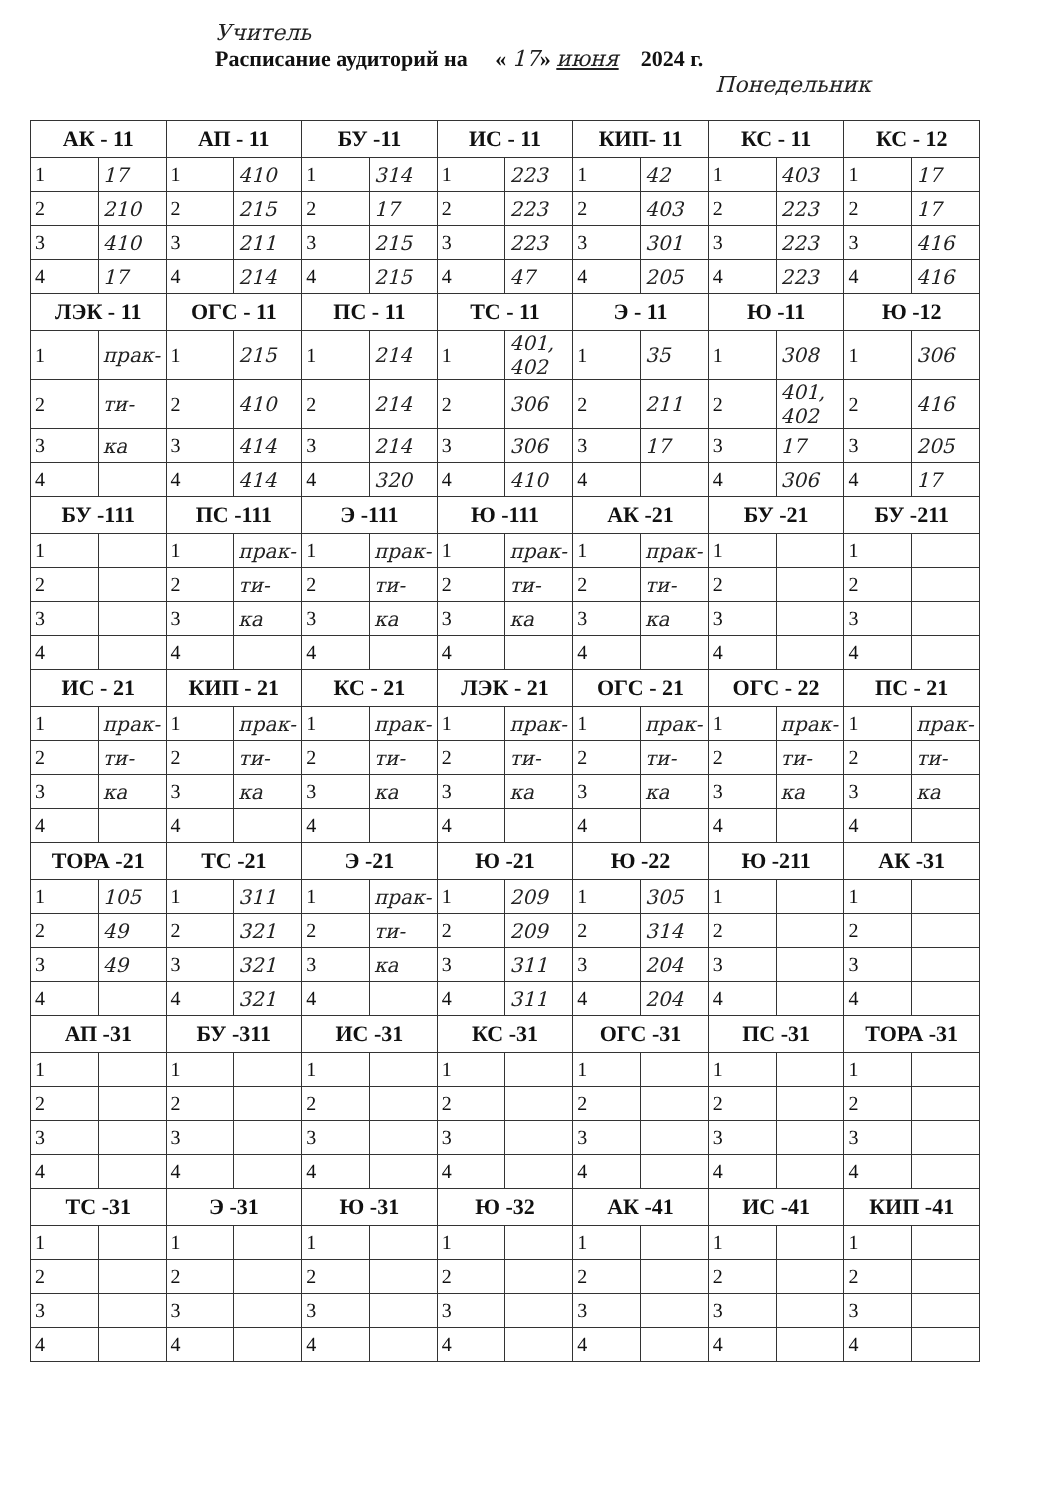Учитель
Расписание аудиторий на « 17» июня 2024 г.
Понедельник
| АК - 11 | | АП - 11 | | БУ -11 | | ИС - 11 | | КИП- 11 | | КС - 11 | | КС - 12 | |
| --- | --- | --- | --- | --- | --- | --- | --- | --- | --- | --- | --- | --- | --- |
| 1 | 17 | 1 | 410 | 1 | 314 | 1 | 223 | 1 | 42 | 1 | 403 | 1 | 17 |
| 2 | 210 | 2 | 215 | 2 | 17 | 2 | 223 | 2 | 403 | 2 | 223 | 2 | 17 |
| 3 | 410 | 3 | 211 | 3 | 215 | 3 | 223 | 3 | 301 | 3 | 223 | 3 | 416 |
| 4 | 17 | 4 | 214 | 4 | 215 | 4 | 47 | 4 | 205 | 4 | 223 | 4 | 416 |
| ЛЭК - 11 | | ОГС - 11 | | ПС - 11 | | ТС - 11 | | Э - 11 | | Ю -11 | | Ю -12 | |
| 1 | прак- | 1 | 215 | 1 | 214 | 1 | 401, 402 | 1 | 35 | 1 | 308 | 1 | 306 |
| 2 | ти- | 2 | 410 | 2 | 214 | 2 | 306 | 2 | 211 | 2 | 401, 402 | 2 | 416 |
| 3 | ка | 3 | 414 | 3 | 214 | 3 | 306 | 3 | 17 | 3 | 17 | 3 | 205 |
| 4 | | 4 | 414 | 4 | 320 | 4 | 410 | 4 | | 4 | 306 | 4 | 17 |
| БУ -111 | | ПС -111 | | Э -111 | | Ю -111 | | АК -21 | | БУ -21 | | БУ -211 | |
| 1 | | 1 | прак- | 1 | прак- | 1 | прак- | 1 | прак- | 1 | | 1 | |
| 2 | | 2 | ти- | 2 | ти- | 2 | ти- | 2 | ти- | 2 | | 2 | |
| 3 | | 3 | ка | 3 | ка | 3 | ка | 3 | ка | 3 | | 3 | |
| 4 | | 4 | | 4 | | 4 | | 4 | | 4 | | 4 | |
| ИС - 21 | | КИП - 21 | | КС - 21 | | ЛЭК - 21 | | ОГС - 21 | | ОГС - 22 | | ПС - 21 | |
| 1 | прак- | 1 | прак- | 1 | прак- | 1 | прак- | 1 | прак- | 1 | прак- | 1 | прак- |
| 2 | ти- | 2 | ти- | 2 | ти- | 2 | ти- | 2 | ти- | 2 | ти- | 2 | ти- |
| 3 | ка | 3 | ка | 3 | ка | 3 | ка | 3 | ка | 3 | ка | 3 | ка |
| 4 | | 4 | | 4 | | 4 | | 4 | | 4 | | 4 | |
| ТОРА -21 | | ТС -21 | | Э -21 | | Ю -21 | | Ю -22 | | Ю -211 | | АК -31 | |
| 1 | 105 | 1 | 311 | 1 | прак- | 1 | 209 | 1 | 305 | 1 | | 1 | |
| 2 | 49 | 2 | 321 | 2 | ти- | 2 | 209 | 2 | 314 | 2 | | 2 | |
| 3 | 49 | 3 | 321 | 3 | ка | 3 | 311 | 3 | 204 | 3 | | 3 | |
| 4 | | 4 | 321 | 4 | | 4 | 311 | 4 | 204 | 4 | | 4 | |
| АП -31 | | БУ -311 | | ИС -31 | | КС -31 | | ОГС -31 | | ПС -31 | | ТОРА -31 | |
| 1 | | 1 | | 1 | | 1 | | 1 | | 1 | | 1 | |
| 2 | | 2 | | 2 | | 2 | | 2 | | 2 | | 2 | |
| 3 | | 3 | | 3 | | 3 | | 3 | | 3 | | 3 | |
| 4 | | 4 | | 4 | | 4 | | 4 | | 4 | | 4 | |
| ТС -31 | | Э -31 | | Ю -31 | | Ю -32 | | АК -41 | | ИС -41 | | КИП -41 | |
| 1 | | 1 | | 1 | | 1 | | 1 | | 1 | | 1 | |
| 2 | | 2 | | 2 | | 2 | | 2 | | 2 | | 2 | |
| 3 | | 3 | | 3 | | 3 | | 3 | | 3 | | 3 | |
| 4 | | 4 | | 4 | | 4 | | 4 | | 4 | | 4 | |